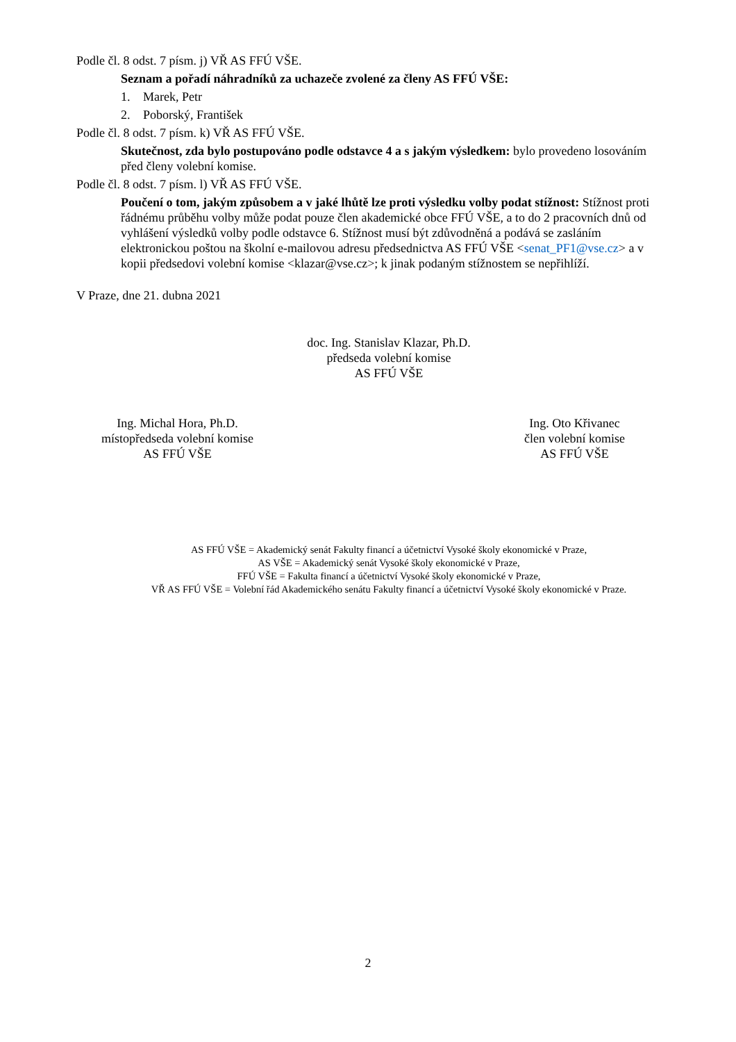Podle čl. 8 odst. 7 písm. j) VŘ AS FFÚ VŠE.
Seznam a pořadí náhradníků za uchazeče zvolené za členy AS FFÚ VŠE:
1. Marek, Petr
2. Poborský, František
Podle čl. 8 odst. 7 písm. k) VŘ AS FFÚ VŠE.
Skutečnost, zda bylo postupováno podle odstavce 4 a s jakým výsledkem: bylo provedeno losováním před členy volební komise.
Podle čl. 8 odst. 7 písm. l) VŘ AS FFÚ VŠE.
Poučení o tom, jakým způsobem a v jaké lhůtě lze proti výsledku volby podat stížnost: Stížnost proti řádnému průběhu volby může podat pouze člen akademické obce FFÚ VŠE, a to do 2 pracovních dnů od vyhlášení výsledků volby podle odstavce 6. Stížnost musí být zdůvodněná a podává se zasláním elektronickou poštou na školní e-mailovou adresu předsednictva AS FFÚ VŠE <senat_PF1@vse.cz> a v kopii předsedovi volební komise <klazar@vse.cz>; k jinak podaným stížnostem se nepřihlíží.
V Praze, dne 21. dubna 2021
doc. Ing. Stanislav Klazar, Ph.D.
předseda volební komise
AS FFÚ VŠE
Ing. Michal Hora, Ph.D.
místopředseda volební komise
AS FFÚ VŠE
Ing. Oto Křivanec
člen volební komise
AS FFÚ VŠE
AS FFÚ VŠE = Akademický senát Fakulty financí a účetnictví Vysoké školy ekonomické v Praze,
AS VŠE = Akademický senát Vysoké školy ekonomické v Praze,
FFÚ VŠE = Fakulta financí a účetnictví Vysoké školy ekonomické v Praze,
VŘ AS FFÚ VŠE = Volební řád Akademického senátu Fakulty financí a účetnictví Vysoké školy ekonomické v Praze.
2